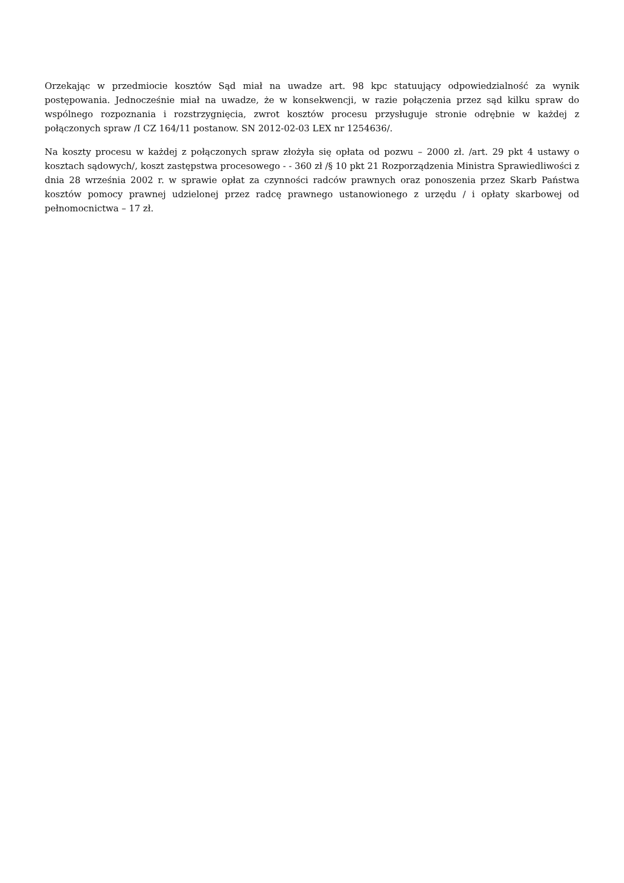Orzekając w przedmiocie kosztów Sąd miał na uwadze art. 98 kpc statuujący odpowiedzialność za wynik postępowania. Jednocześnie miał na uwadze, że w konsekwencji, w razie połączenia przez sąd kilku spraw do wspólnego rozpoznania i rozstrzygnięcia, zwrot kosztów procesu przysługuje stronie odrębnie w każdej z połączonych spraw /I CZ 164/11 postanow. SN 2012-02-03 LEX nr 1254636/.
Na koszty procesu w każdej z połączonych spraw złożyła się opłata od pozwu – 2000 zł. /art. 29 pkt 4 ustawy o kosztach sądowych/, koszt zastępstwa procesowego - - 360 zł /§ 10 pkt 21 Rozporządzenia Ministra Sprawiedliwości z dnia 28 września 2002 r. w sprawie opłat za czynności radców prawnych oraz ponoszenia przez Skarb Państwa kosztów pomocy prawnej udzielonej przez radcę prawnego ustanowionego z urzędu / i opłaty skarbowej od pełnomocnictwa – 17 zł.